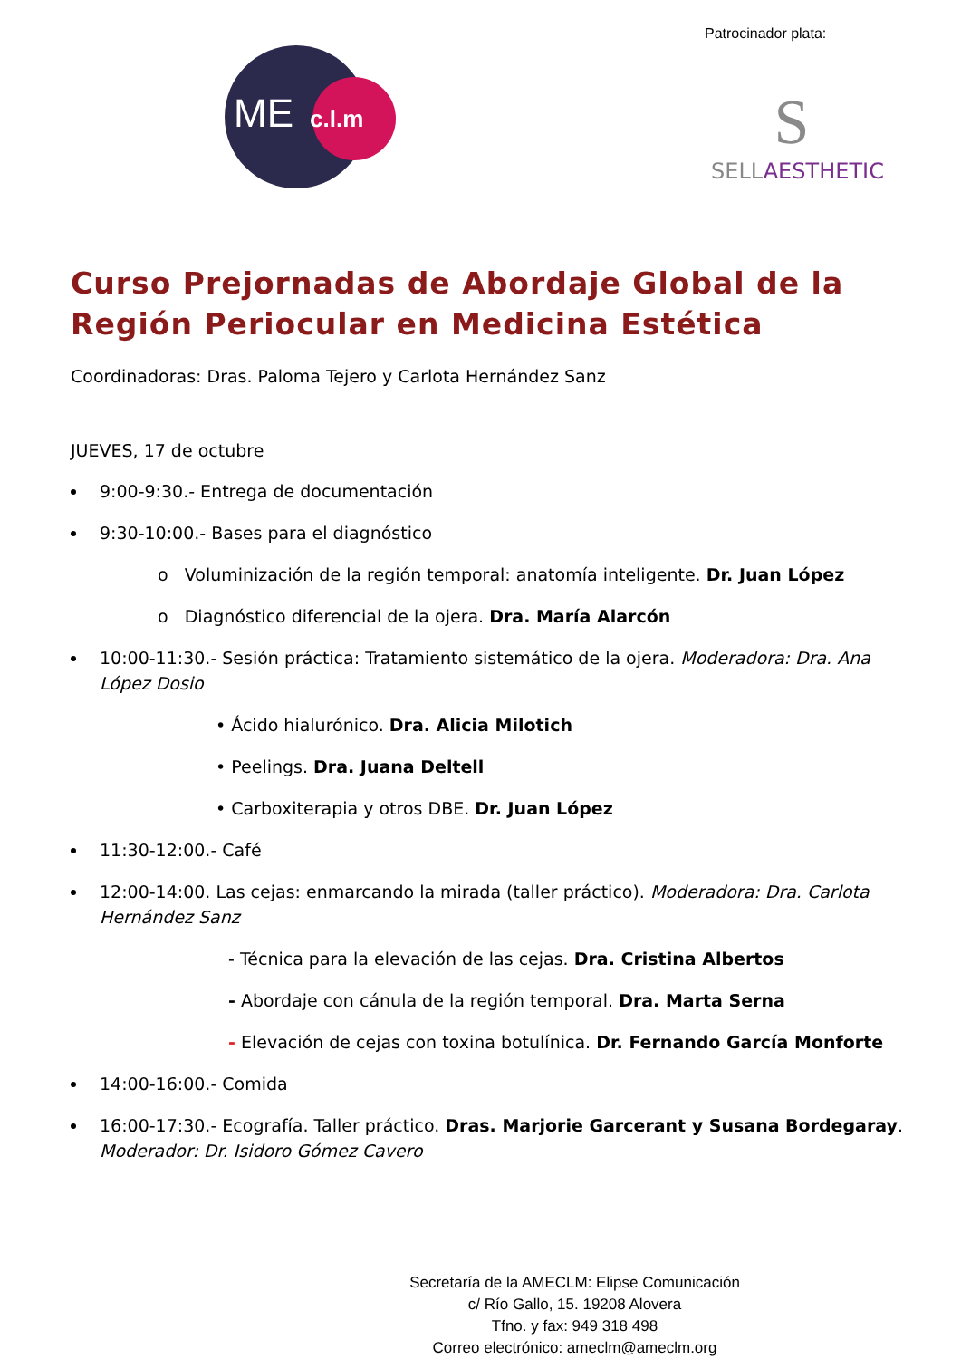ME c.l.m
Patrocinador plata:
S
SELLAESTHETIC
Curso Prejornadas de Abordaje Global de la Región Periocular en Medicina Estética
Coordinadoras: Dras. Paloma Tejero y Carlota Hernández Sanz
JUEVES, 17 de octubre
9:00-9:30.- Entrega de documentación
9:30-10:00.- Bases para el diagnóstico
o Voluminización de la región temporal: anatomía inteligente. Dr. Juan López
o Diagnóstico diferencial de la ojera. Dra. María Alarcón
10:00-11:30.- Sesión práctica: Tratamiento sistemático de la ojera. Moderadora: Dra. Ana López Dosio
• Ácido hialurónico. Dra. Alicia Milotich
• Peelings. Dra. Juana Deltell
• Carboxiterapia y otros DBE. Dr. Juan López
11:30-12:00.- Café
12:00-14:00. Las cejas: enmarcando la mirada (taller práctico). Moderadora: Dra. Carlota Hernández Sanz
- Técnica para la elevación de las cejas. Dra. Cristina Albertos
- Abordaje con cánula de la región temporal. Dra. Marta Serna
- Elevación de cejas con toxina botulínica. Dr. Fernando García Monforte
14:00-16:00.- Comida
16:00-17:30.- Ecografía. Taller práctico. Dras. Marjorie Garcerant y Susana Bordegaray. Moderador: Dr. Isidoro Gómez Cavero
Secretaría de la AMECLM: Elipse Comunicación
c/ Río Gallo, 15. 19208 Alovera
Tfno. y fax: 949 318 498
Correo electrónico: ameclm@ameclm.org